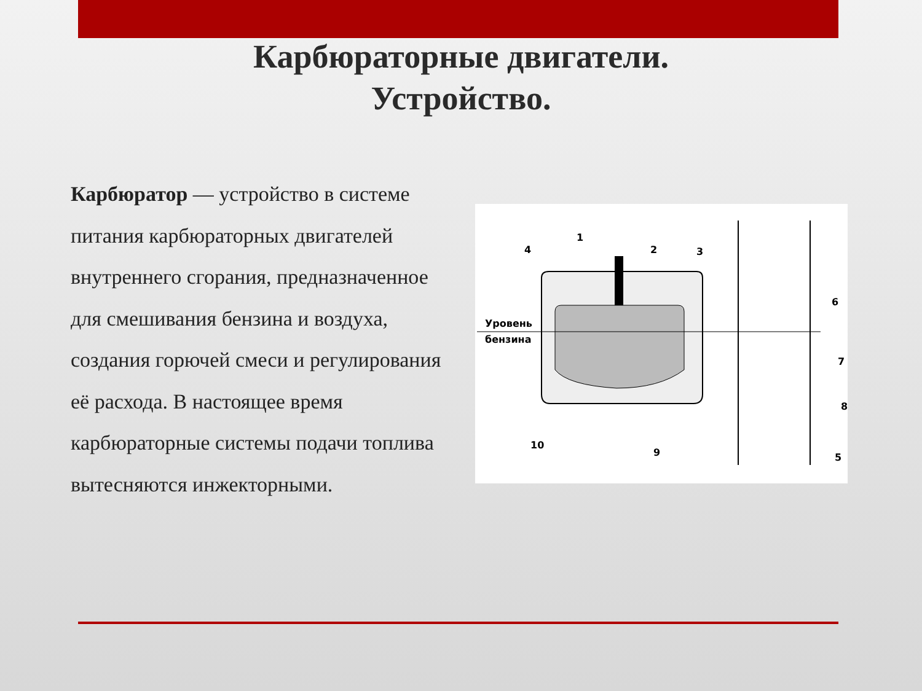Карбюраторные двигатели.
Устройство.
Карбюратор — устройство в системе питания карбюраторных двигателей внутреннего сгорания, предназначенное для смешивания бензина и воздуха, создания горючей смеси и регулирования её расхода. В настоящее время карбюраторные системы подачи топлива вытесняются инжекторными.
Уровень
бензина
1
4
2
3
6
7
8
10
9
5